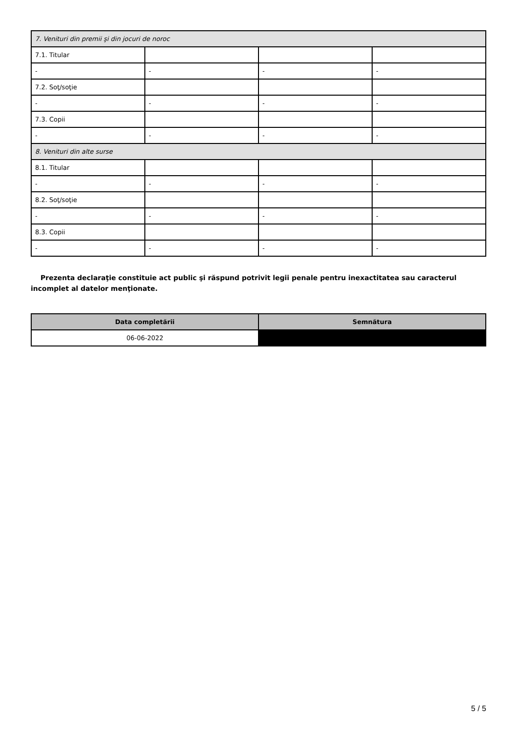| 7. Venituri din premii şi din jocuri de noroc | | | |
| 7.1. Titular | | | |
| - | - | - | - |
| 7.2. Soţ/soţie | | | |
| - | - | - | - |
| 7.3. Copii | | | |
| - | - | - | - |
| 8. Venituri din alte surse | | | |
| 8.1. Titular | | | |
| - | - | - | - |
| 8.2. Soţ/soţie | | | |
| - | - | - | - |
| 8.3. Copii | | | |
| - | - | - | - |
Prezenta declaraţie constituie act public şi răspund potrivit legii penale pentru inexactitatea sau caracterul incomplet al datelor menţionate.
| Data completării | Semnătura |
| --- | --- |
| 06-06-2022 | |
5 / 5